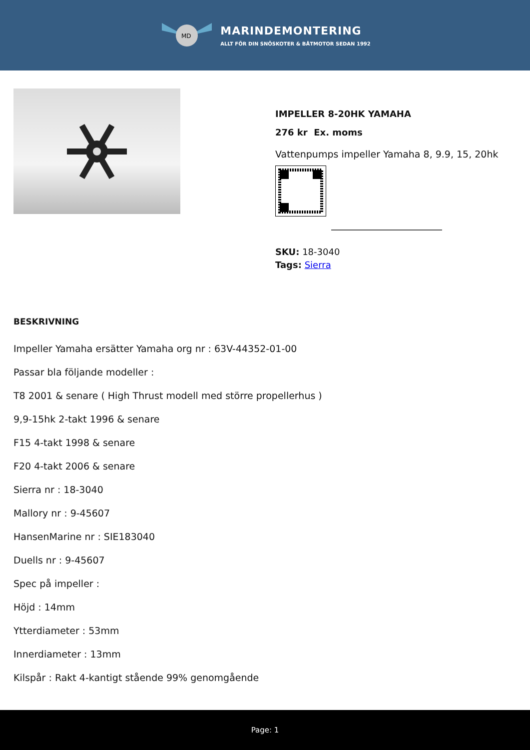MD
MARINDEMONTERING
ALLT FÖR DIN SNÖSKOTER & BÅTMOTOR SEDAN 1992
IMPELLER 8-20HK YAMAHA
276 kr Ex. moms
Vattenpumps impeller Yamaha 8, 9.9, 15, 20hk
SKU: 18-3040
Tags: Sierra
BESKRIVNING
Impeller Yamaha ersätter Yamaha org nr : 63V-44352-01-00
Passar bla följande modeller :
T8 2001 & senare ( High Thrust modell med större propellerhus )
9,9-15hk 2-takt 1996 & senare
F15 4-takt 1998 & senare
F20 4-takt 2006 & senare
Sierra nr : 18-3040
Mallory nr : 9-45607
HansenMarine nr : SIE183040
Duells nr : 9-45607
Spec på impeller :
Höjd : 14mm
Ytterdiameter : 53mm
Innerdiameter : 13mm
Kilspår : Rakt 4-kantigt stående 99% genomgående
Page: 1